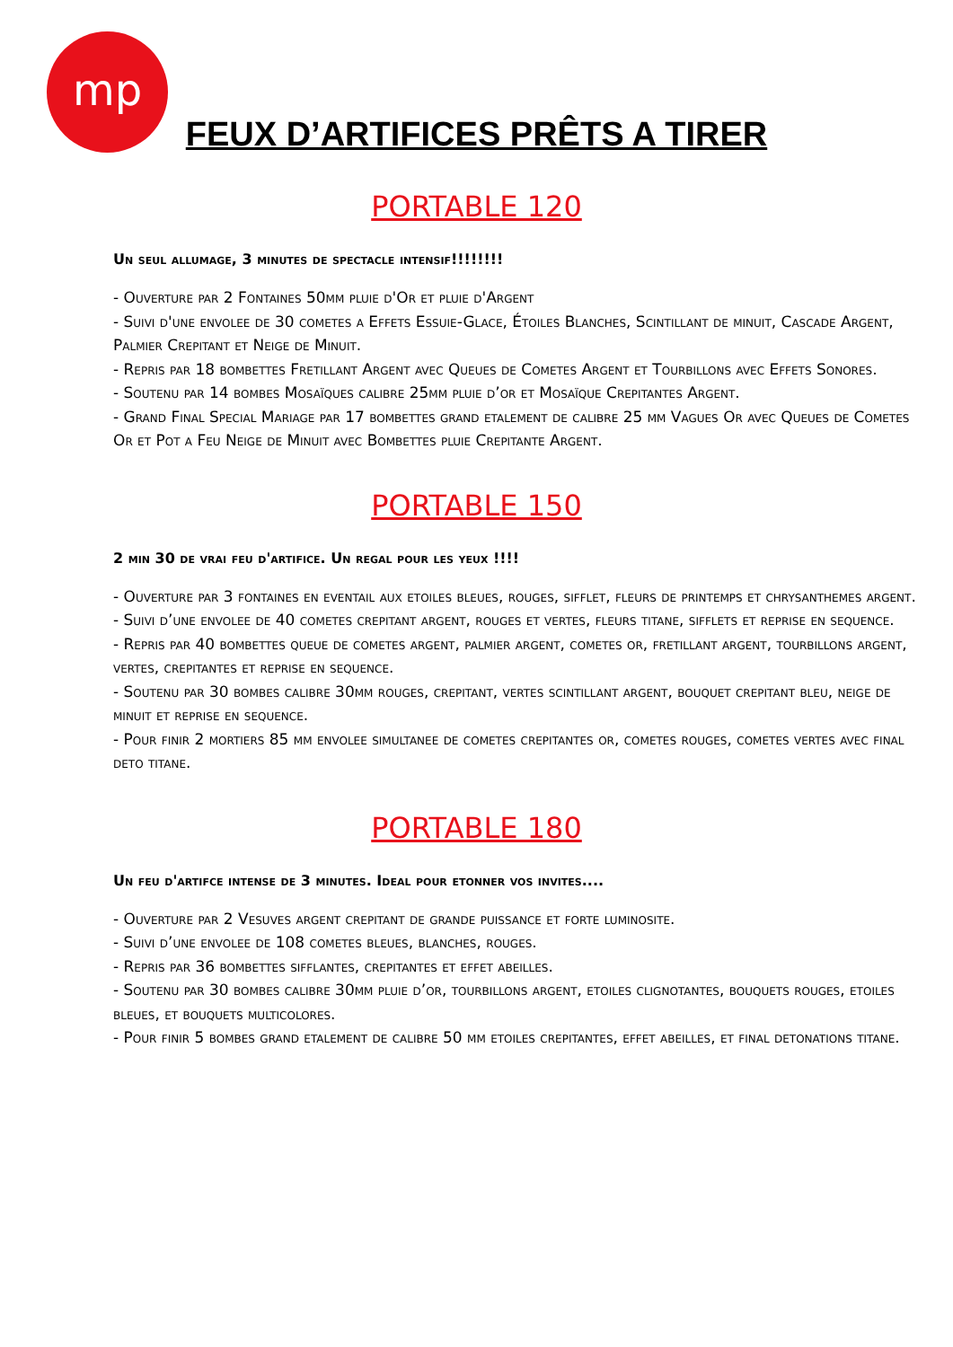mp
FEUX D’ARTIFICES PRÊTS A TIRER
PORTABLE 120
Un seul allumage, 3 minutes de spectacle intensif!!!!!!!!
- Ouverture par 2 Fontaines 50mm pluie d'Or et pluie d'Argent
- Suivi d'une envolee de 30 cometes a Effets Essuie-Glace, Étoiles Blanches, Scintillant de minuit, Cascade Argent, Palmier Crepitant et Neige de Minuit.
- Repris par 18 bombettes Fretillant Argent avec Queues de Cometes Argent et Tourbillons avec Effets Sonores.
- Soutenu par 14 bombes Mosaïques calibre 25mm pluie d’or et Mosaïque Crepitantes Argent.
- Grand Final Special Mariage par 17 bombettes grand etalement de calibre 25 mm Vagues Or avec Queues de Cometes Or et Pot a Feu Neige de Minuit avec Bombettes pluie Crepitante Argent.
PORTABLE 150
2 min 30 de vrai feu d'artifice. Un regal pour les yeux !!!!
- Ouverture par 3 fontaines en eventail aux etoiles bleues, rouges, sifflet, fleurs de printemps et chrysanthemes argent.
- Suivi d’une envolee de 40 cometes crepitant argent, rouges et vertes, fleurs titane, sifflets et reprise en sequence.
- Repris par 40 bombettes queue de cometes argent, palmier argent, cometes or, fretillant argent, tourbillons argent, vertes, crepitantes et reprise en sequence.
- Soutenu par 30 bombes calibre 30mm rouges, crepitant, vertes scintillant argent, bouquet crepitant bleu, neige de minuit et reprise en sequence.
- Pour finir 2 mortiers 85 mm envolee simultanee de cometes crepitantes or, cometes rouges, cometes vertes avec final deto titane.
PORTABLE 180
Un feu d'artifce intense de 3 minutes. Ideal pour etonner vos invites....
- Ouverture par 2 Vesuves argent crepitant de grande puissance et forte luminosite.
- Suivi d’une envolee de 108 cometes bleues, blanches, rouges.
- Repris par 36 bombettes sifflantes, crepitantes et effet abeilles.
- Soutenu par 30 bombes calibre 30mm pluie d’or, tourbillons argent, etoiles clignotantes, bouquets rouges, etoiles bleues, et bouquets multicolores.
- Pour finir 5 bombes grand etalement de calibre 50 mm etoiles crepitantes, effet abeilles, et final detonations titane.